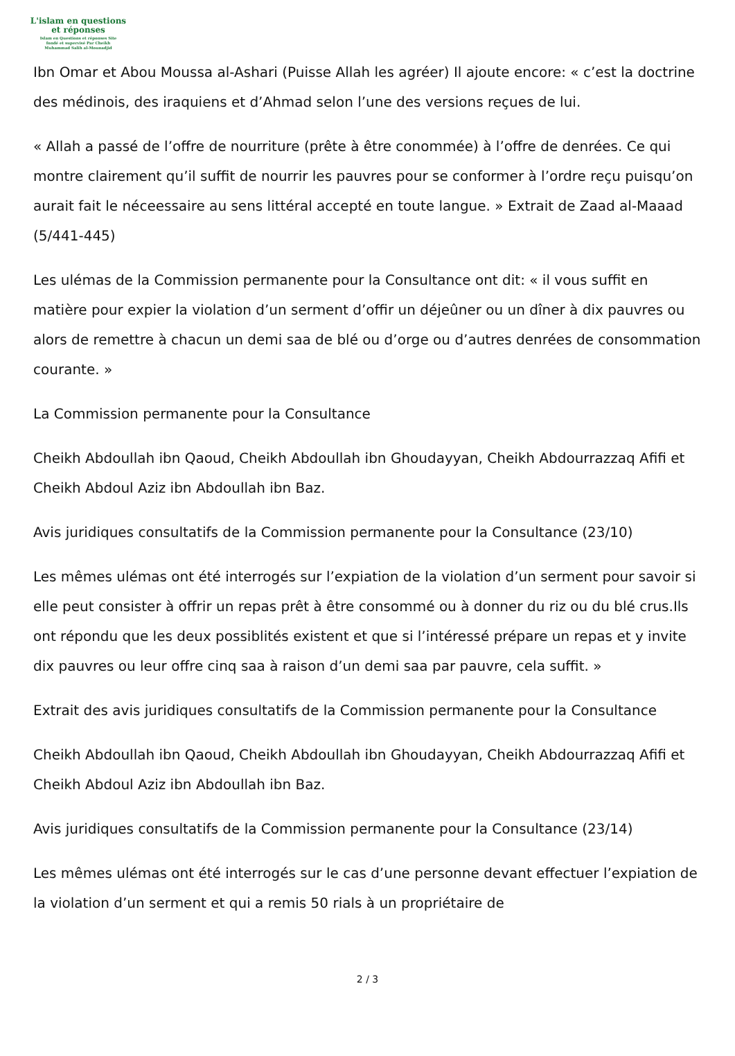L'islam en questions
et réponses
Islam en Questions et réponses Site
fondé et supervisé Par Cheikh
Muhammad Salih al-Mounadjid
Ibn Omar et Abou Moussa al-Ashari (Puisse Allah les agréer) Il ajoute encore: « c’est la doctrine des médinois, des iraquiens et d’Ahmad selon l’une des versions reçues de lui.
« Allah a passé de l’offre de nourriture (prête à être conommée) à l’offre de denrées. Ce qui montre clairement qu’il suffit de nourrir les pauvres pour se conformer à l’ordre reçu puisqu’on aurait fait le néceessaire au sens littéral accepté en toute langue. » Extrait de Zaad al-Maaad (5/441-445)
Les ulémas de la Commission permanente pour la Consultance ont dit: « il vous suffit en matière pour expier la violation d’un serment d’offir un déjeûner ou un dîner à dix pauvres ou alors de remettre à chacun un demi saa de blé ou d’orge ou d’autres denrées de consommation courante. »
La Commission permanente pour la Consultance
Cheikh Abdoullah ibn Qaoud, Cheikh Abdoullah ibn Ghoudayyan, Cheikh Abdourrazzaq Afifi et Cheikh Abdoul Aziz ibn Abdoullah ibn Baz.
Avis juridiques consultatifs de la Commission permanente pour la Consultance (23/10)
Les mêmes ulémas ont été interrogés sur l’expiation de la violation d’un serment pour savoir si elle peut consister à offrir un repas prêt à être consommé ou à donner du riz ou du blé crus.Ils ont répondu que les deux possiblités existent et que si l’intéressé prépare un repas et y invite dix pauvres ou leur offre cinq saa à raison d’un demi saa par pauvre, cela suffit. »
Extrait des avis juridiques consultatifs de la Commission permanente pour la Consultance
Cheikh Abdoullah ibn Qaoud, Cheikh Abdoullah ibn Ghoudayyan, Cheikh Abdourrazzaq Afifi et Cheikh Abdoul Aziz ibn Abdoullah ibn Baz.
Avis juridiques consultatifs de la Commission permanente pour la Consultance (23/14)
Les mêmes ulémas ont été interrogés sur le cas d’une personne devant effectuer l’expiation de la violation d’un serment et qui a remis 50 rials à un propriétaire de
2 / 3